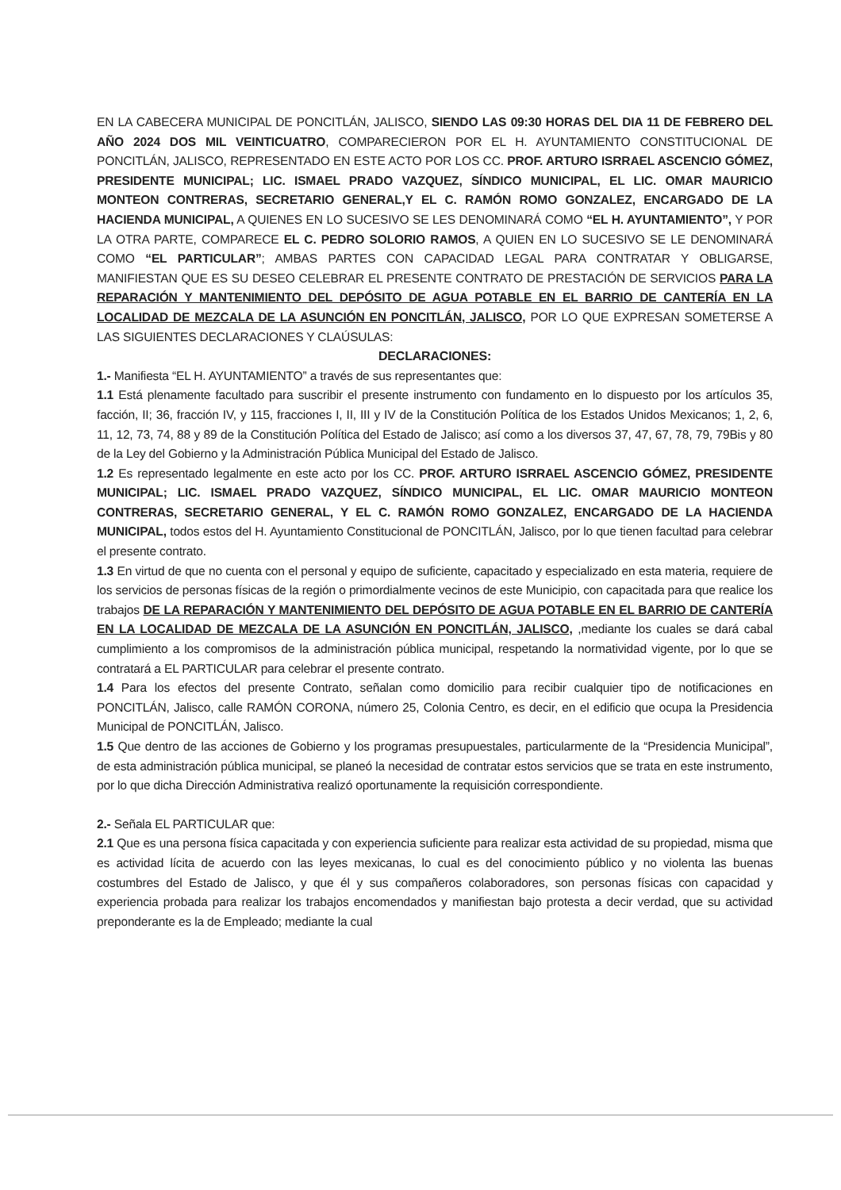EN LA CABECERA MUNICIPAL DE PONCITLÁN, JALISCO, SIENDO LAS 09:30 HORAS DEL DIA 11 DE FEBRERO DEL AÑO 2024 DOS MIL VEINTICUATRO, COMPARECIERON POR EL H. AYUNTAMIENTO CONSTITUCIONAL DE PONCITLÁN, JALISCO, REPRESENTADO EN ESTE ACTO POR LOS CC. PROF. ARTURO ISRRAEL ASCENCIO GÓMEZ, PRESIDENTE MUNICIPAL; LIC. ISMAEL PRADO VAZQUEZ, SÍNDICO MUNICIPAL, EL LIC. OMAR MAURICIO MONTEON CONTRERAS, SECRETARIO GENERAL,Y EL C. RAMÓN ROMO GONZALEZ, ENCARGADO DE LA HACIENDA MUNICIPAL, A QUIENES EN LO SUCESIVO SE LES DENOMINARÁ COMO “EL H. AYUNTAMIENTO”, Y POR LA OTRA PARTE, COMPARECE EL C. PEDRO SOLORIO RAMOS, A QUIEN EN LO SUCESIVO SE LE DENOMINARÁ COMO “EL PARTICULAR”; AMBAS PARTES CON CAPACIDAD LEGAL PARA CONTRATAR Y OBLIGARSE, MANIFIESTAN QUE ES SU DESEO CELEBRAR EL PRESENTE CONTRATO DE PRESTACIÓN DE SERVICIOS PARA LA REPARACIÓN Y MANTENIMIENTO DEL DEPÓSITO DE AGUA POTABLE EN EL BARRIO DE CANTERÍA EN LA LOCALIDAD DE MEZCALA DE LA ASUNCIÓN EN PONCITLÁN, JALISCO, POR LO QUE EXPRESAN SOMETERSE A LAS SIGUIENTES DECLARACIONES Y CLAÚSULAS:
DECLARACIONES:
1.- Manifiesta “EL H. AYUNTAMIENTO” a través de sus representantes que:
1.1 Está plenamente facultado para suscribir el presente instrumento con fundamento en lo dispuesto por los artículos 35, facción, II; 36, fracción IV, y 115, fracciones I, II, III y IV de la Constitución Política de los Estados Unidos Mexicanos; 1, 2, 6, 11, 12, 73, 74, 88 y 89 de la Constitución Política del Estado de Jalisco; así como a los diversos 37, 47, 67, 78, 79, 79Bis y 80 de la Ley del Gobierno y la Administración Pública Municipal del Estado de Jalisco.
1.2 Es representado legalmente en este acto por los CC. PROF. ARTURO ISRRAEL ASCENCIO GÓMEZ, PRESIDENTE MUNICIPAL; LIC. ISMAEL PRADO VAZQUEZ, SÍNDICO MUNICIPAL, EL LIC. OMAR MAURICIO MONTEON CONTRERAS, SECRETARIO GENERAL, Y EL C. RAMÓN ROMO GONZALEZ, ENCARGADO DE LA HACIENDA MUNICIPAL, todos estos del H. Ayuntamiento Constitucional de PONCITLÁN, Jalisco, por lo que tienen facultad para celebrar el presente contrato.
1.3 En virtud de que no cuenta con el personal y equipo de suficiente, capacitado y especializado en esta materia, requiere de los servicios de personas físicas de la región o primordialmente vecinos de este Municipio, con capacitada para que realice los trabajos DE LA REPARACIÓN Y MANTENIMIENTO DEL DEPÓSITO DE AGUA POTABLE EN EL BARRIO DE CANTERÍA EN LA LOCALIDAD DE MEZCALA DE LA ASUNCIÓN EN PONCITLÁN, JALISCO, ,mediante los cuales se dará cabal cumplimiento a los compromisos de la administración pública municipal, respetando la normatividad vigente, por lo que se contratará a EL PARTICULAR para celebrar el presente contrato.
1.4 Para los efectos del presente Contrato, señalan como domicilio para recibir cualquier tipo de notificaciones en PONCITLÁN, Jalisco, calle RAMÓN CORONA, número 25, Colonia Centro, es decir, en el edificio que ocupa la Presidencia Municipal de PONCITLÁN, Jalisco.
1.5 Que dentro de las acciones de Gobierno y los programas presupuestales, particularmente de la “Presidencia Municipal”, de esta administración pública municipal, se planeó la necesidad de contratar estos servicios que se trata en este instrumento, por lo que dicha Dirección Administrativa realizó oportunamente la requisición correspondiente.
2.- Señala EL PARTICULAR que:
2.1 Que es una persona física capacitada y con experiencia suficiente para realizar esta actividad de su propiedad, misma que es actividad lícita de acuerdo con las leyes mexicanas, lo cual es del conocimiento público y no violenta las buenas costumbres del Estado de Jalisco, y que él y sus compañeros colaboradores, son personas físicas con capacidad y experiencia probada para realizar los trabajos encomendados y manifiestan bajo protesta a decir verdad, que su actividad preponderante es la de Empleado; mediante la cual